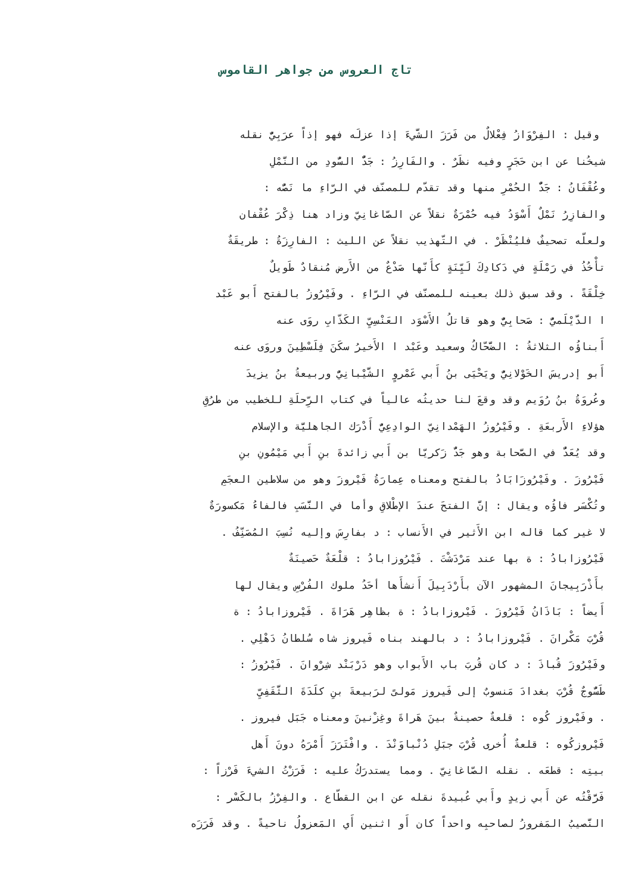تاج العروس من جواهر القاموس
وقيل : الفِرْوَازُ فِعْلالٌ من فَرَزَ الشَّيءَ إذا عزلَه فهو إذاً عرَبِيٌّ نقله
شيخُنا عن ابن حَجَرٍ وفيه نظَرٌ . والفَارِزُ : جَدٌّ السُّودِ من النَّمْلِ
وعُقْفَانُ : جَدٌّ الحُمْرِ منها وقد تقدّم للمصنّف في الرّاءِ ما نَصُّه :
والفازِرُ نَمْلٌ أَسْوَدُ فيه حُمْرَةٌ نقلاً عن الصّاغانِيّ وزاد هنا ذِكْرَ عُقْفان
ولعلّه تصحيفٌ فليُنْظَرْ . في التّهذيب نقلاً عن الليث : الفارِزَةُ : طريقَةٌ
تأْخُذُ في رَمْلَةٍ في دَكادِكَ لَيِّنَةٍ كأَنّها صَدْعٌ من الأَرض مُنقادٌ طَويلٌ
خِلْقَةً . وقد سبق ذلك بعينه للمصنّف في الرّاءِ . وفَيْرُوزُ بالفتح أَبو عَبْد
ا الدَّيْلَميُّ : صَحابِيٌّ وهو قاتلُ الأَسْوَد العَنْسِيِّ الكَذّابِ روَى عنه
أَبناؤُه الثلاثةُ : الضَّحّاكُ وسعيد وعَبْد ا الأَخيرُ سكَنَ فِلَسْطِينَ وروَى عنه
أَبو إدريسَ الخَوْلانِيُّ ويَحْيَى بنُ أَبي عَمْروٍ الشَّيْبانِيُّ وربيعةُ بنُ يزيدَ
وعُروَةُ بنُ رُوَيم وقد وقعَ لنا حديثُه عالياً في كتاب الرِّحلَةِ للخطيب من طرُقِ
هؤلاءِ الأَربعَةِ . وفَيْرُوزُ الهَمْدانِيّ الوادِعِيُّ أَدْرَك الجاهليَّة والإسلام
وقد يُعَدُّ في الصَّحابة وهو جَدُّ زَكريّا بن أَبي زائدةَ بنِ أَبي مَيْمُونِ بنِ
فَيْرُوزَ . وفَيْرُوزَابَادُ بالفتح ومعناه عِمارَةُ فَيْروزَ وهو من سلاطين العجَمِ
وتُكْسَر فاؤُه ويقال : إنَّ الفتحَ عندَ الإطْلاقِ وأما في النَّسَبِ فالفاءُ مَكسورَةٌ
لا غير كما قاله ابن الأَثير في الأَنساب : د بفارِسَ وإليه نُسِبَ المُصَنِّفُ .
فَيْرُوزابادُ : ة بها عند مَرْدَشْتَ . فَيْرُوزابادُ : قلْعَةٌ حَصينَةٌ
بأَذْرَبِيجانَ المشهور الآن بأَرْدَبِيلَ أَنشأَها أحَدُ ملوك الفُرْسِ ويقال لها
أَيضاً : بَاذَانُ فَيْرُوزَ . فَيْروزابادُ : ة بظاهِر هَرَاةَ . فَيْروزابادُ : ة
قُرْبَ مَكْرانَ . فَيْروزابادُ : د بالهند بناه فَيروز شاه سُلطانُ دَهْلِي .
وفَيْرُوزَ قُباذَ : د كان قُربَ باب الأَبواب وهو دَرْبَنْد شِرْوانَ . فَيْرُوزُ :
طَسُّوجٌ قُرْبَ بغدادَ مَنسوبٌ إلى فَيروز مَولىً لرَبيعةَ بنِ كلَدَةَ الثَّقَفِيِّ
. وفَيْروز كُوه : قلعةٌ حصينةٌ بينَ هَراةَ وغِزْنينَ ومعناه جَبَل فيروز .
فَيْروزكُوه : قلعةٌ أُخرى قُرْبَ جبَلِ دُنْباوَنْدَ . وافْتَرَزَ أَمْرَهُ دونَ أَهل
بيتِه : قطعَه . نقله الصّاغانِيّ . ومما يستدرَكُ عليه : فَرَزْتُ الشيءَ فَرْزاً :
فَرَّقْتُه عن أَبي زيدٍ وأَبي عُبيدةَ نقله عن ابن القطّاع . والفِرْزُ بالكَسْر :
النَّصيبُ المَفروزُ لصاحبِه واحداً كان أَو اثنين أَي المَعزولُ ناحيةً . وقد فَرَزَه